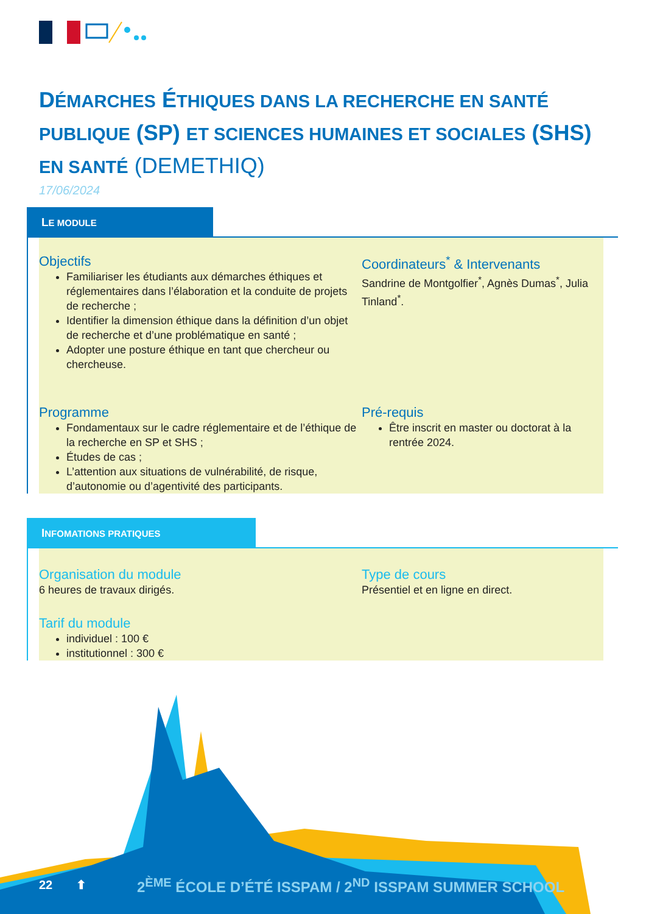DÉMARCHES ÉTHIQUES DANS LA RECHERCHE EN SANTÉ PUBLIQUE (SP) ET SCIENCES HUMAINES ET SOCIALES (SHS) EN SANTÉ (DEMETHIQ)
17/06/2024
LE MODULE
Objectifs
Familiariser les étudiants aux démarches éthiques et réglementaires dans l’élaboration et la conduite de projets de recherche ;
Identifier la dimension éthique dans la définition d’un objet de recherche et d’une problématique en santé ;
Adopter une posture éthique en tant que chercheur ou chercheuse.
Coordinateurs<sup>*</sup> & Intervenants
Sandrine de Montgolfier<sup>*</sup>, Agnès Dumas<sup>*</sup>, Julia Tinland<sup>*</sup>.
Programme
Fondamentaux sur le cadre réglementaire et de l’éthique de la recherche en SP et SHS ;
Études de cas ;
L’attention aux situations de vulnérabilité, de risque, d’autonomie ou d’agentivité des participants.
Pré-requis
Être inscrit en master ou doctorat à la rentrée 2024.
INFOMATIONS PRATIQUES
Organisation du module
6 heures de travaux dirigés.
Type de cours
Présentiel et en ligne en direct.
Tarif du module
individuel : 100 €
institutionnel : 300 €
22 ⬆
2<sup>ÈME</sup> ÉCOLE D’ÉTÉ ISSPAM / 2<sup>ND</sup> ISSPAM SUMMER SCHOOL